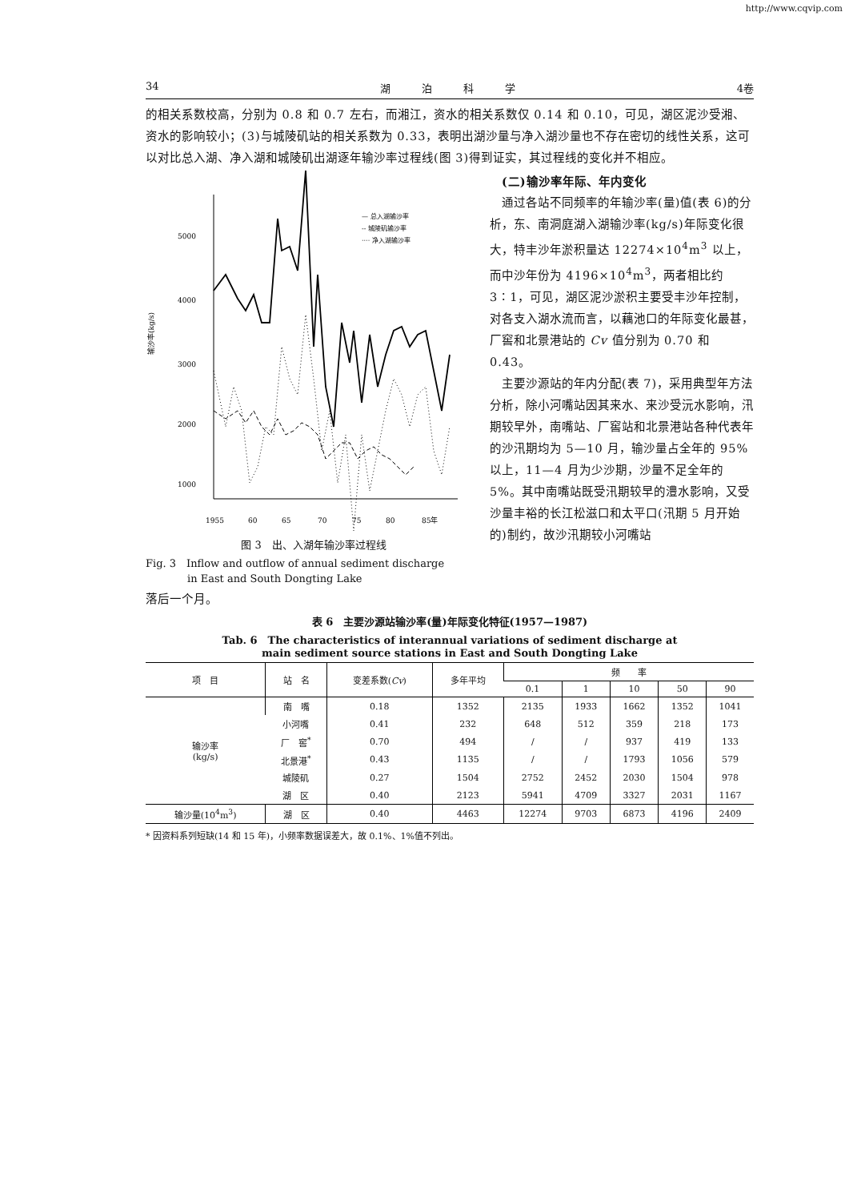http://www.cqvip.com
34 湖　　　泊　　　科　　　学 4卷
的相关系数校高，分别为 0.8 和 0.7 左右，而湘江，资水的相关系数仅 0.14 和 0.10，可见，湖区泥沙受湘、资水的影响较小；(3)与城陵矶站的相关系数为 0.33，表明出湖沙量与净入湖沙量也不存在密切的线性关系，这可以对比总入湖、净入湖和城陵矶出湖逐年输沙率过程线(图 3)得到证实，其过程线的变化并不相应。
5000
4000
3000
2000
1000
1955
60
65
70
75
80
85年
输沙率(kg/s)
— 总入湖输沙率
-- 城陵矶输沙率
···· 净入湖输沙率
图 3　出、入湖年输沙率过程线
Fig. 3　Inflow and outflow of annual sediment discharge
　　　　in East and South Dongting Lake
　(二)输沙率年际、年内变化
　通过各站不同频率的年输沙率(量)值(表 6)的分析，东、南洞庭湖入湖输沙率(kg/s)年际变化很大，特丰沙年淤积量达 12274×10<sup>4</sup>m<sup>3</sup> 以上，而中沙年份为 4196×10<sup>4</sup>m<sup>3</sup>，两者相比约 3∶1，可见，湖区泥沙淤积主要受丰沙年控制，对各支入湖水流而言，以藕池口的年际变化最甚，厂窖和北景港站的 Cv 值分别为 0.70 和 0.43。
　主要沙源站的年内分配(表 7)，采用典型年方法分析，除小河嘴站因其来水、来沙受沅水影响，汛期较早外，南嘴站、厂窖站和北景港站各种代表年的沙汛期均为 5—10 月，输沙量占全年的 95%以上，11—4 月为少沙期，沙量不足全年的 5%。其中南嘴站既受汛期较早的澧水影响，又受沙量丰裕的长江松滋口和太平口(汛期 5 月开始的)制约，故沙汛期较小河嘴站
落后一个月。
表 6　主要沙源站输沙率(量)年际变化特征(1957—1987)
Tab. 6　The characteristics of interannual variations of sediment discharge at
main sediment source stations in East and South Dongting Lake
| 项 目 | 站 名 | 变差系数( Cv ) | 多年平均 | 频 率 | | | | |
| --- | --- | --- | --- | --- | --- | --- | --- | --- |
| | | | | 0.1 | 1 | 10 | 50 | 90 |
| 输沙率 (kg/s) | 南 嘴 | 0.18 | 1352 | 2135 | 1933 | 1662 | 1352 | 1041 |
| | 小河嘴 | 0.41 | 232 | 648 | 512 | 359 | 218 | 173 |
| | 厂 窖<sup>*</sup> | 0.70 | 494 | / | / | 937 | 419 | 133 |
| | 北景港<sup>*</sup> | 0.43 | 1135 | / | / | 1793 | 1056 | 579 |
| | 城陵矶 | 0.27 | 1504 | 2752 | 2452 | 2030 | 1504 | 978 |
| | 湖 区 | 0.40 | 2123 | 5941 | 4709 | 3327 | 2031 | 1167 |
| 输沙量(10<sup>4</sup>m<sup>3</sup>) | 湖 区 | 0.40 | 4463 | 12274 | 9703 | 6873 | 4196 | 2409 |
* 因资料系列短缺(14 和 15 年)，小频率数据误差大，故 0.1%、1%值不列出。